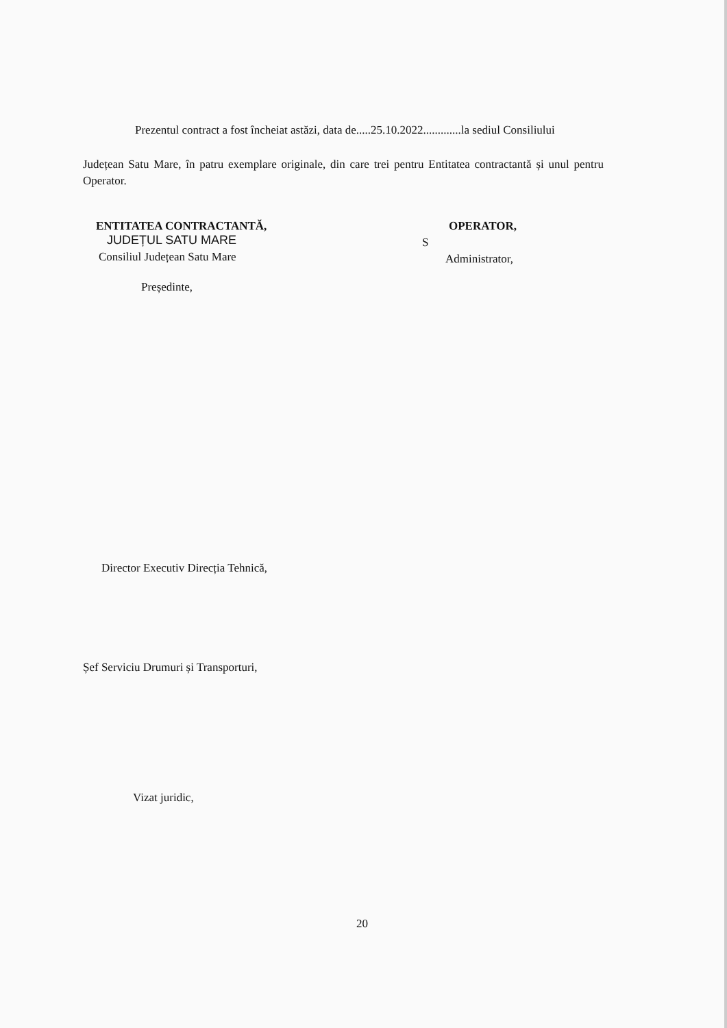Prezentul contract a fost încheiat astăzi, data de.....25.10.2022.............la sediul Consiliului
Județean Satu Mare, în patru exemplare originale, din care trei pentru Entitatea contractantă și unul pentru Operator.
ENTITATEA CONTRACTANTĂ,
JUDEȚUL SATU MARE
Consiliul Județean Satu Mare
Președinte,
Director Executiv Direcția Tehnică,
Șef Serviciu Drumuri și Transporturi,
Vizat juridic,
OPERATOR,
S
Administrator,
20